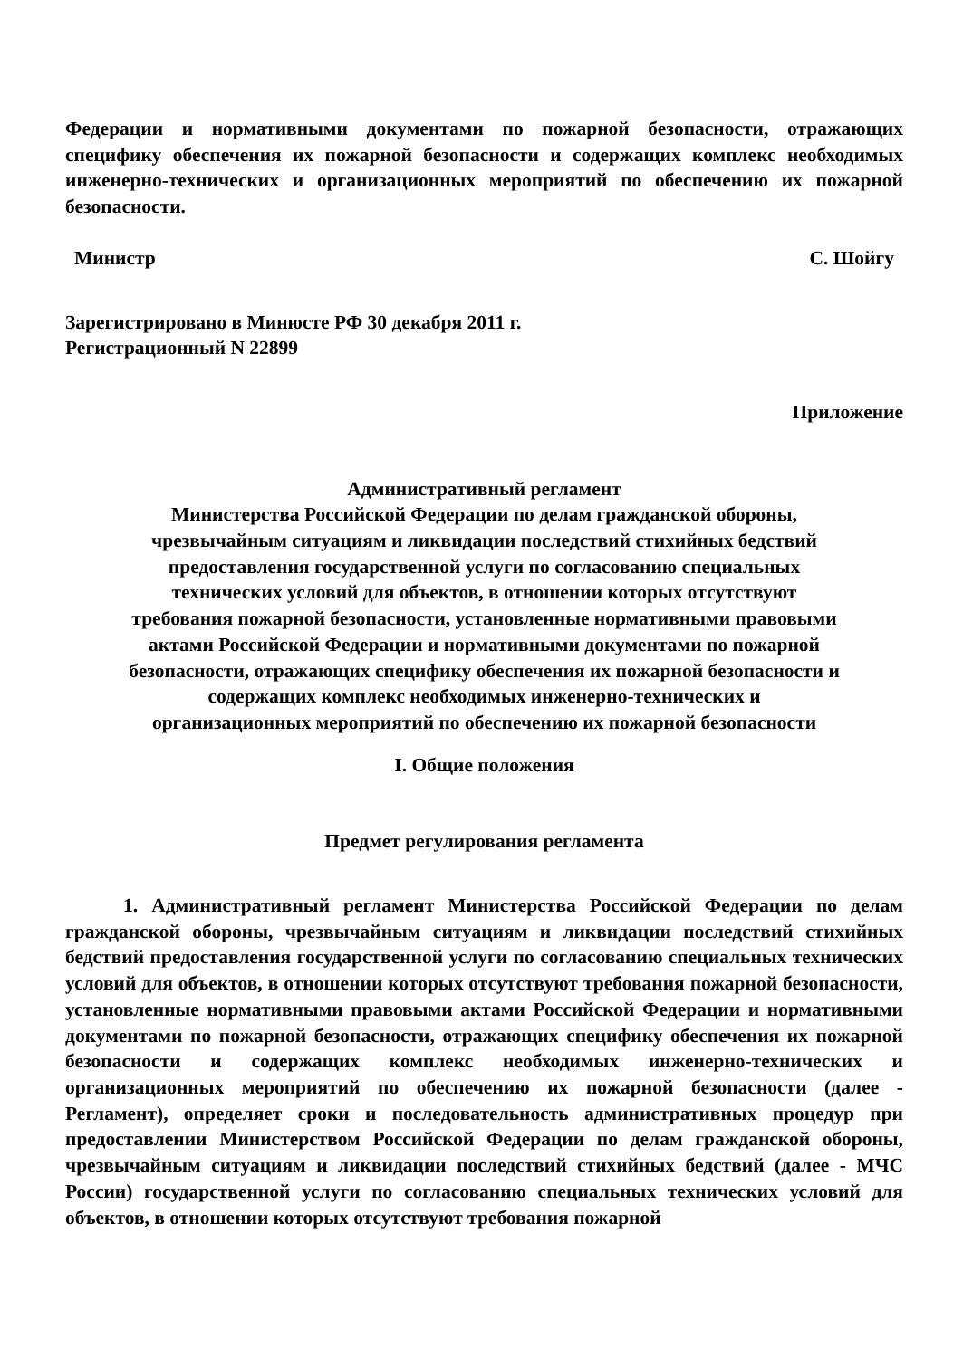Федерации и нормативными документами по пожарной безопасности, отражающих специфику обеспечения их пожарной безопасности и содержащих комплекс необходимых инженерно-технических и организационных мероприятий по обеспечению их пожарной безопасности.
Министр С. Шойгу
Зарегистрировано в Минюсте РФ 30 декабря 2011 г.
Регистрационный N 22899
Приложение
Административный регламент
Министерства Российской Федерации по делам гражданской обороны,
чрезвычайным ситуациям и ликвидации последствий стихийных бедствий
предоставления государственной услуги по согласованию специальных
технических условий для объектов, в отношении которых отсутствуют
требования пожарной безопасности, установленные нормативными правовыми
актами Российской Федерации и нормативными документами по пожарной
безопасности, отражающих специфику обеспечения их пожарной безопасности и
содержащих комплекс необходимых инженерно-технических и
организационных мероприятий по обеспечению их пожарной безопасности
I. Общие положения
Предмет регулирования регламента
1. Административный регламент Министерства Российской Федерации по делам гражданской обороны, чрезвычайным ситуациям и ликвидации последствий стихийных бедствий предоставления государственной услуги по согласованию специальных технических условий для объектов, в отношении которых отсутствуют требования пожарной безопасности, установленные нормативными правовыми актами Российской Федерации и нормативными документами по пожарной безопасности, отражающих специфику обеспечения их пожарной безопасности и содержащих комплекс необходимых инженерно-технических и организационных мероприятий по обеспечению их пожарной безопасности (далее - Регламент), определяет сроки и последовательность административных процедур при предоставлении Министерством Российской Федерации по делам гражданской обороны, чрезвычайным ситуациям и ликвидации последствий стихийных бедствий (далее - МЧС России) государственной услуги по согласованию специальных технических условий для объектов, в отношении которых отсутствуют требования пожарной